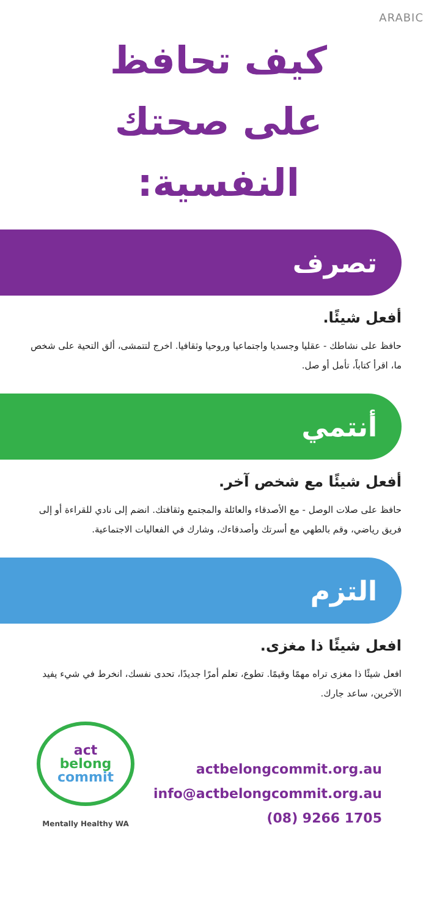ARABIC
كيف تحافظ
على صحتك
النفسية:
تصرف
أفعل شيئًا.
حافظ على نشاطك - عقليا وجسديا واجتماعيا وروحيا وثقافيا. اخرج لتتمشى، ألق التحية على شخص ما، اقرأ كتاباً، تأمل أو صل.
أنتمي
أفعل شيئًا مع شخص آخر.
حافظ على صلات الوصل - مع الأصدقاء والعائلة والمجتمع وثقافتك. انضم إلى نادي للقراءة أو إلى فريق رياضي، وقم بالطهي مع أسرتك وأصدقاءك، وشارك في الفعاليات الاجتماعية.
التزم
افعل شيئًا ذا مغزى.
افعل شيئًا ذا مغزى تراه مهمًا وقيمًا. تطوع، تعلم أمرًا جديدًا، تحدى نفسك، انخرط في شيء يفيد الآخرين، ساعد جارك.
act
belong
commit
Mentally Healthy WA
actbelongcommit.org.au
info@actbelongcommit.org.au
(08) 9266 1705